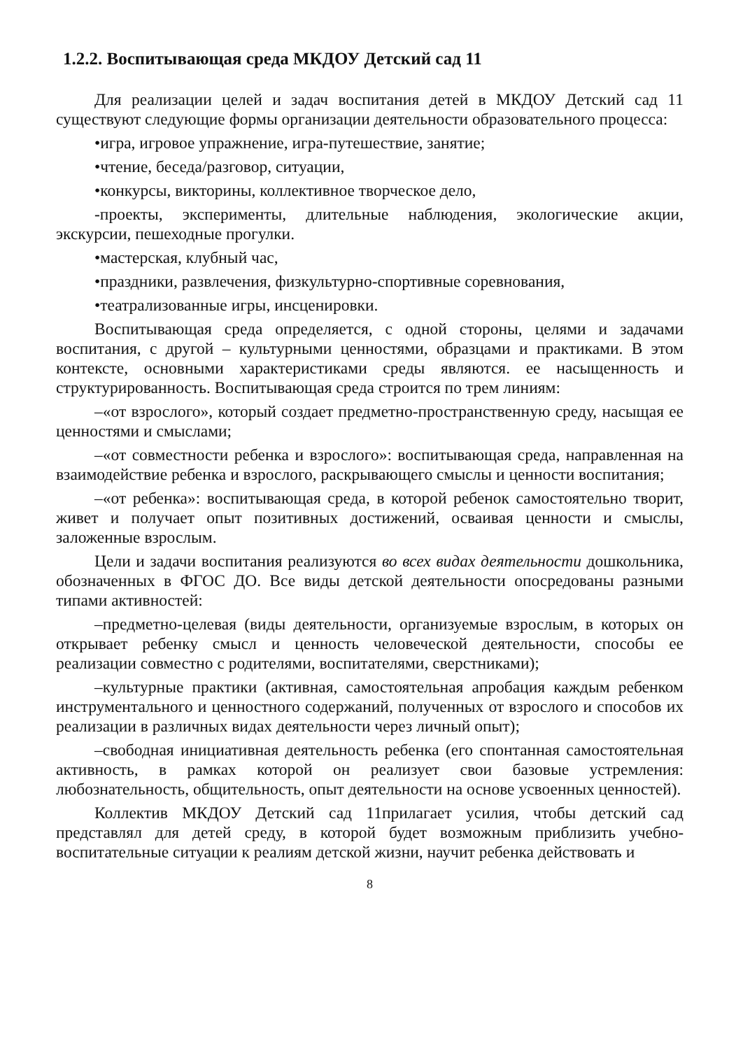1.2.2. Воспитывающая среда МКДОУ Детский сад 11
Для реализации целей и задач воспитания детей в МКДОУ Детский сад 11 существуют следующие формы организации деятельности образовательного процесса:
•игра, игровое упражнение, игра-путешествие, занятие;
•чтение, беседа/разговор, ситуации,
•конкурсы, викторины, коллективное творческое дело,
-проекты, эксперименты, длительные наблюдения, экологические акции, экскурсии, пешеходные прогулки.
•мастерская, клубный час,
•праздники, развлечения, физкультурно-спортивные соревнования,
•театрализованные игры, инсценировки.
Воспитывающая среда определяется, с одной стороны, целями и задачами воспитания, с другой – культурными ценностями, образцами и практиками. В этом контексте, основными характеристиками среды являются. ее насыщенность и структурированность. Воспитывающая среда строится по трем линиям:
–«от взрослого», который создает предметно-пространственную среду, насыщая ее ценностями и смыслами;
–«от совместности ребенка и взрослого»: воспитывающая среда, направленная на взаимодействие ребенка и взрослого, раскрывающего смыслы и ценности воспитания;
–«от ребенка»: воспитывающая среда, в которой ребенок самостоятельно творит, живет и получает опыт позитивных достижений, осваивая ценности и смыслы, заложенные взрослым.
Цели и задачи воспитания реализуются во всех видах деятельности дошкольника, обозначенных в ФГОС ДО. Все виды детской деятельности опосредованы разными типами активностей:
–предметно-целевая (виды деятельности, организуемые взрослым, в которых он открывает ребенку смысл и ценность человеческой деятельности, способы ее реализации совместно с родителями, воспитателями, сверстниками);
–культурные практики (активная, самостоятельная апробация каждым ребенком инструментального и ценностного содержаний, полученных от взрослого и способов их реализации в различных видах деятельности через личный опыт);
–свободная инициативная деятельность ребенка (его спонтанная самостоятельная активность, в рамках которой он реализует свои базовые устремления: любознательность, общительность, опыт деятельности на основе усвоенных ценностей).
Коллектив МКДОУ Детский сад 11прилагает усилия, чтобы детский сад представлял для детей среду, в которой будет возможным приблизить учебно-воспитательные ситуации к реалиям детской жизни, научит ребенка действовать и
8